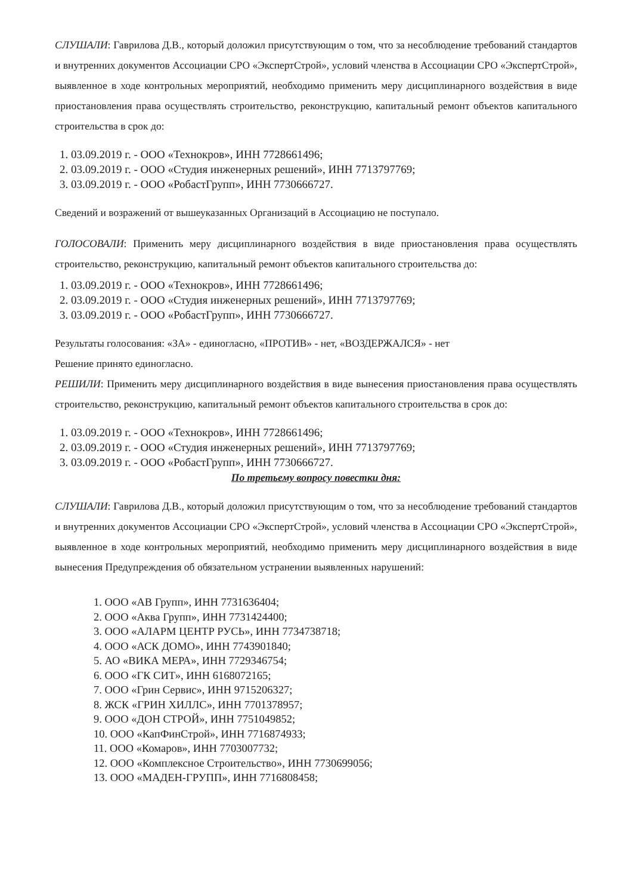СЛУШАЛИ: Гаврилова Д.В., который доложил присутствующим о том, что за несоблюдение требований стандартов и внутренних документов Ассоциации СРО «ЭкспертСтрой», условий членства в Ассоциации СРО «ЭкспертСтрой», выявленное в ходе контрольных мероприятий, необходимо применить меру дисциплинарного воздействия в виде приостановления права осуществлять строительство, реконструкцию, капитальный ремонт объектов капитального строительства в срок до:
1. 03.09.2019 г. - ООО «Технокров», ИНН 7728661496;
2. 03.09.2019 г. - ООО «Студия инженерных решений», ИНН 7713797769;
3. 03.09.2019 г. - ООО «РобастГрупп», ИНН 7730666727.
Сведений и возражений от вышеуказанных Организаций в Ассоциацию не поступало.
ГОЛОСОВАЛИ: Применить меру дисциплинарного воздействия в виде приостановления права осуществлять строительство, реконструкцию, капитальный ремонт объектов капитального строительства до:
1. 03.09.2019 г. - ООО «Технокров», ИНН 7728661496;
2. 03.09.2019 г. - ООО «Студия инженерных решений», ИНН 7713797769;
3. 03.09.2019 г. - ООО «РобастГрупп», ИНН 7730666727.
Результаты голосования: «ЗА» - единогласно, «ПРОТИВ» - нет, «ВОЗДЕРЖАЛСЯ» - нет
Решение принято единогласно.
РЕШИЛИ: Применить меру дисциплинарного воздействия в виде вынесения приостановления права осуществлять строительство, реконструкцию, капитальный ремонт объектов капитального строительства в срок до:
1. 03.09.2019 г. - ООО «Технокров», ИНН 7728661496;
2. 03.09.2019 г. - ООО «Студия инженерных решений», ИНН 7713797769;
3. 03.09.2019 г. - ООО «РобастГрупп», ИНН 7730666727.
По третьему вопросу повестки дня:
СЛУШАЛИ: Гаврилова Д.В., который доложил присутствующим о том, что за несоблюдение требований стандартов и внутренних документов Ассоциации СРО «ЭкспертСтрой», условий членства в Ассоциации СРО «ЭкспертСтрой», выявленное в ходе контрольных мероприятий, необходимо применить меру дисциплинарного воздействия в виде вынесения Предупреждения об обязательном устранении выявленных нарушений:
1. ООО «АВ Групп», ИНН 7731636404;
2. ООО «Аква Групп», ИНН 7731424400;
3. ООО «АЛАРМ ЦЕНТР РУСЬ», ИНН 7734738718;
4. ООО «АСК ДОМО», ИНН 7743901840;
5. АО «ВИКА МЕРА», ИНН 7729346754;
6. ООО «ГК СИТ», ИНН 6168072165;
7. ООО «Грин Сервис», ИНН 9715206327;
8. ЖСК «ГРИН ХИЛЛС», ИНН 7701378957;
9. ООО «ДОН СТРОЙ», ИНН 7751049852;
10. ООО «КапФинСтрой», ИНН 7716874933;
11. ООО «Комаров», ИНН 7703007732;
12. ООО «Комплексное Строительство», ИНН 7730699056;
13. ООО «МАДЕН-ГРУПП», ИНН 7716808458;